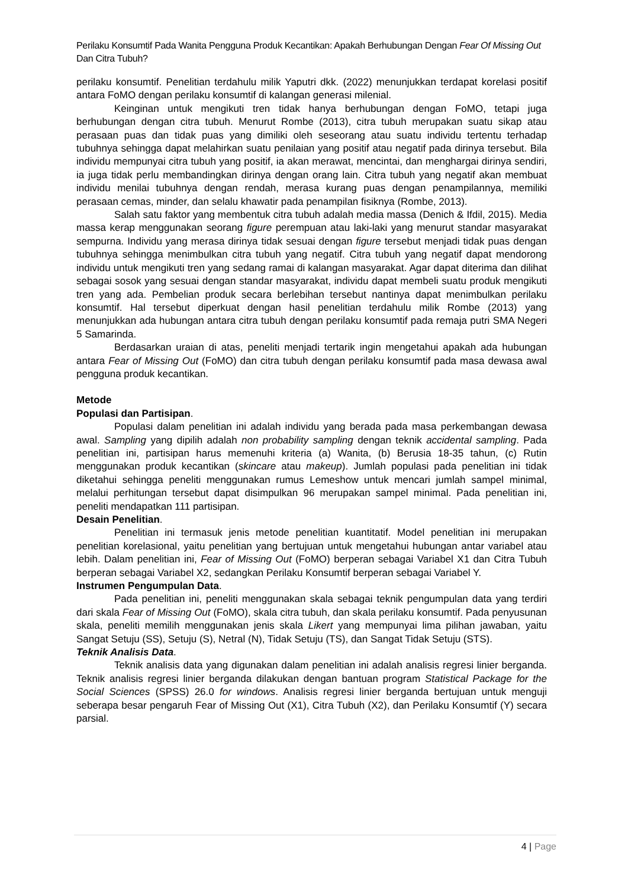Perilaku Konsumtif Pada Wanita Pengguna Produk Kecantikan: Apakah Berhubungan Dengan Fear Of Missing Out Dan Citra Tubuh?
perilaku konsumtif. Penelitian terdahulu milik Yaputri dkk. (2022) menunjukkan terdapat korelasi positif antara FoMO dengan perilaku konsumtif di kalangan generasi milenial.
Keinginan untuk mengikuti tren tidak hanya berhubungan dengan FoMO, tetapi juga berhubungan dengan citra tubuh. Menurut Rombe (2013), citra tubuh merupakan suatu sikap atau perasaan puas dan tidak puas yang dimiliki oleh seseorang atau suatu individu tertentu terhadap tubuhnya sehingga dapat melahirkan suatu penilaian yang positif atau negatif pada dirinya tersebut. Bila individu mempunyai citra tubuh yang positif, ia akan merawat, mencintai, dan menghargai dirinya sendiri, ia juga tidak perlu membandingkan dirinya dengan orang lain. Citra tubuh yang negatif akan membuat individu menilai tubuhnya dengan rendah, merasa kurang puas dengan penampilannya, memiliki perasaan cemas, minder, dan selalu khawatir pada penampilan fisiknya (Rombe, 2013).
Salah satu faktor yang membentuk citra tubuh adalah media massa (Denich & Ifdil, 2015). Media massa kerap menggunakan seorang figure perempuan atau laki-laki yang menurut standar masyarakat sempurna. Individu yang merasa dirinya tidak sesuai dengan figure tersebut menjadi tidak puas dengan tubuhnya sehingga menimbulkan citra tubuh yang negatif. Citra tubuh yang negatif dapat mendorong individu untuk mengikuti tren yang sedang ramai di kalangan masyarakat. Agar dapat diterima dan dilihat sebagai sosok yang sesuai dengan standar masyarakat, individu dapat membeli suatu produk mengikuti tren yang ada. Pembelian produk secara berlebihan tersebut nantinya dapat menimbulkan perilaku konsumtif. Hal tersebut diperkuat dengan hasil penelitian terdahulu milik Rombe (2013) yang menunjukkan ada hubungan antara citra tubuh dengan perilaku konsumtif pada remaja putri SMA Negeri 5 Samarinda.
Berdasarkan uraian di atas, peneliti menjadi tertarik ingin mengetahui apakah ada hubungan antara Fear of Missing Out (FoMO) dan citra tubuh dengan perilaku konsumtif pada masa dewasa awal pengguna produk kecantikan.
Metode
Populasi dan Partisipan.
Populasi dalam penelitian ini adalah individu yang berada pada masa perkembangan dewasa awal. Sampling yang dipilih adalah non probability sampling dengan teknik accidental sampling. Pada penelitian ini, partisipan harus memenuhi kriteria (a) Wanita, (b) Berusia 18-35 tahun, (c) Rutin menggunakan produk kecantikan (skincare atau makeup). Jumlah populasi pada penelitian ini tidak diketahui sehingga peneliti menggunakan rumus Lemeshow untuk mencari jumlah sampel minimal, melalui perhitungan tersebut dapat disimpulkan 96 merupakan sampel minimal. Pada penelitian ini, peneliti mendapatkan 111 partisipan.
Desain Penelitian.
Penelitian ini termasuk jenis metode penelitian kuantitatif. Model penelitian ini merupakan penelitian korelasional, yaitu penelitian yang bertujuan untuk mengetahui hubungan antar variabel atau lebih. Dalam penelitian ini, Fear of Missing Out (FoMO) berperan sebagai Variabel X1 dan Citra Tubuh berperan sebagai Variabel X2, sedangkan Perilaku Konsumtif berperan sebagai Variabel Y.
Instrumen Pengumpulan Data.
Pada penelitian ini, peneliti menggunakan skala sebagai teknik pengumpulan data yang terdiri dari skala Fear of Missing Out (FoMO), skala citra tubuh, dan skala perilaku konsumtif. Pada penyusunan skala, peneliti memilih menggunakan jenis skala Likert yang mempunyai lima pilihan jawaban, yaitu Sangat Setuju (SS), Setuju (S), Netral (N), Tidak Setuju (TS), dan Sangat Tidak Setuju (STS).
Teknik Analisis Data.
Teknik analisis data yang digunakan dalam penelitian ini adalah analisis regresi linier berganda. Teknik analisis regresi linier berganda dilakukan dengan bantuan program Statistical Package for the Social Sciences (SPSS) 26.0 for windows. Analisis regresi linier berganda bertujuan untuk menguji seberapa besar pengaruh Fear of Missing Out (X1), Citra Tubuh (X2), dan Perilaku Konsumtif (Y) secara parsial.
4 | Page